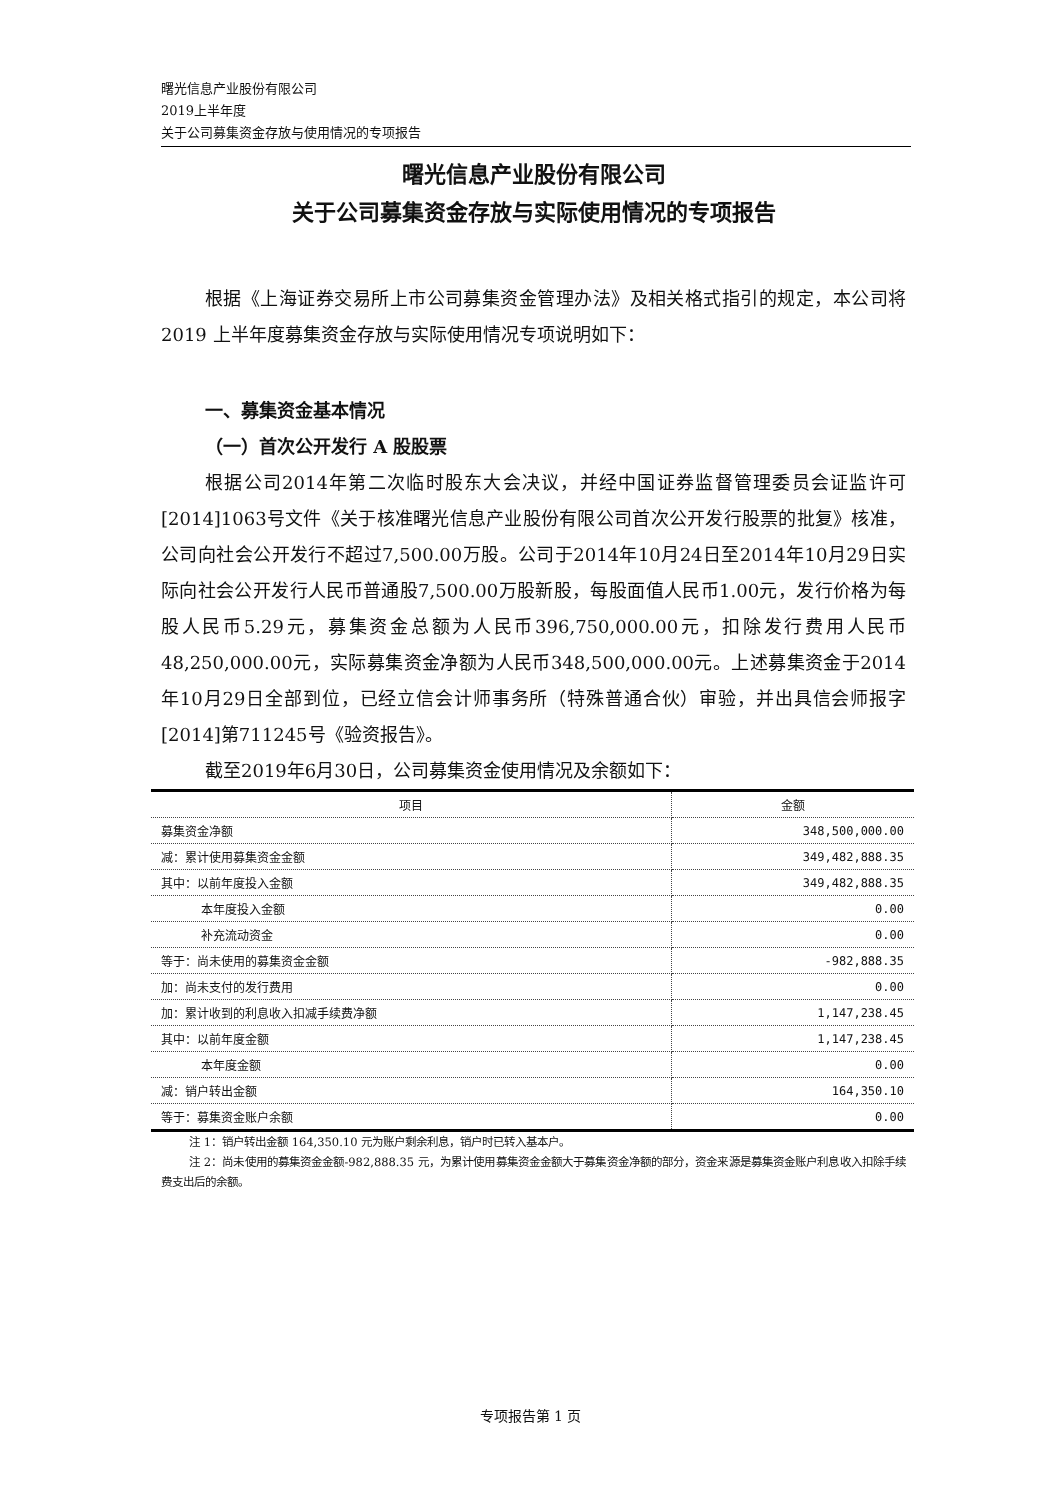曙光信息产业股份有限公司
2019上半年度
关于公司募集资金存放与使用情况的专项报告
曙光信息产业股份有限公司
关于公司募集资金存放与实际使用情况的专项报告
根据《上海证券交易所上市公司募集资金管理办法》及相关格式指引的规定，本公司将 2019 上半年度募集资金存放与实际使用情况专项说明如下：
一、募集资金基本情况
（一）首次公开发行 A 股股票
根据公司2014年第二次临时股东大会决议，并经中国证券监督管理委员会证监许可[2014]1063号文件《关于核准曙光信息产业股份有限公司首次公开发行股票的批复》核准，公司向社会公开发行不超过7,500.00万股。公司于2014年10月24日至2014年10月29日实际向社会公开发行人民币普通股7,500.00万股新股，每股面值人民币1.00元，发行价格为每股人民币5.29元，募集资金总额为人民币396,750,000.00元，扣除发行费用人民币48,250,000.00元，实际募集资金净额为人民币348,500,000.00元。上述募集资金于2014年10月29日全部到位，已经立信会计师事务所（特殊普通合伙）审验，并出具信会师报字[2014]第711245号《验资报告》。
截至2019年6月30日，公司募集资金使用情况及余额如下：
| 项目 | 金额 |
| --- | --- |
| 募集资金净额 | 348,500,000.00 |
| 减：累计使用募集资金金额 | 349,482,888.35 |
| 其中：以前年度投入金额 | 349,482,888.35 |
| 本年度投入金额 | 0.00 |
| 补充流动资金 | 0.00 |
| 等于：尚未使用的募集资金金额 | -982,888.35 |
| 加：尚未支付的发行费用 | 0.00 |
| 加：累计收到的利息收入扣减手续费净额 | 1,147,238.45 |
| 其中：以前年度金额 | 1,147,238.45 |
| 本年度金额 | 0.00 |
| 减：销户转出金额 | 164,350.10 |
| 等于：募集资金账户余额 | 0.00 |
注 1：销户转出金额 164,350.10 元为账户剩余利息，销户时已转入基本户。
注 2：尚未使用的募集资金金额-982,888.35 元，为累计使用募集资金金额大于募集资金净额的部分，资金来源是募集资金账户利息收入扣除手续费支出后的余额。
专项报告第 1 页